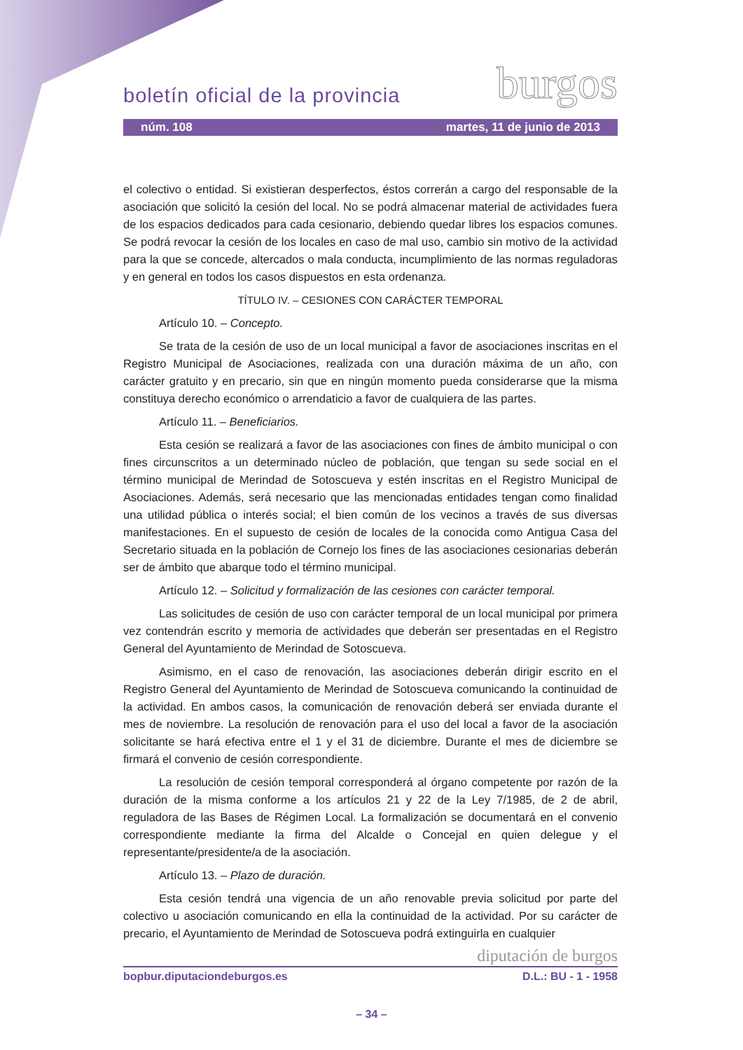boletín oficial de la provincia
burgos
núm. 108 martes, 11 de junio de 2013
el colectivo o entidad. Si existieran desperfectos, éstos correrán a cargo del responsable de la asociación que solicitó la cesión del local. No se podrá almacenar material de actividades fuera de los espacios dedicados para cada cesionario, debiendo quedar libres los espacios comunes. Se podrá revocar la cesión de los locales en caso de mal uso, cambio sin motivo de la actividad para la que se concede, altercados o mala conducta, incumplimiento de las normas reguladoras y en general en todos los casos dispuestos en esta ordenanza.
TÍTULO IV. – CESIONES CON CARÁCTER TEMPORAL
Artículo 10. – Concepto.
Se trata de la cesión de uso de un local municipal a favor de asociaciones inscritas en el Registro Municipal de Asociaciones, realizada con una duración máxima de un año, con carácter gratuito y en precario, sin que en ningún momento pueda considerarse que la misma constituya derecho económico o arrendaticio a favor de cualquiera de las partes.
Artículo 11. – Beneficiarios.
Esta cesión se realizará a favor de las asociaciones con fines de ámbito municipal o con fines circunscritos a un determinado núcleo de población, que tengan su sede social en el término municipal de Merindad de Sotoscueva y estén inscritas en el Registro Municipal de Asociaciones. Además, será necesario que las mencionadas entidades tengan como finalidad una utilidad pública o interés social; el bien común de los vecinos a través de sus diversas manifestaciones. En el supuesto de cesión de locales de la conocida como Antigua Casa del Secretario situada en la población de Cornejo los fines de las asociaciones cesionarias deberán ser de ámbito que abarque todo el término municipal.
Artículo 12. – Solicitud y formalización de las cesiones con carácter temporal.
Las solicitudes de cesión de uso con carácter temporal de un local municipal por primera vez contendrán escrito y memoria de actividades que deberán ser presentadas en el Registro General del Ayuntamiento de Merindad de Sotoscueva.
Asimismo, en el caso de renovación, las asociaciones deberán dirigir escrito en el Registro General del Ayuntamiento de Merindad de Sotoscueva comunicando la continuidad de la actividad. En ambos casos, la comunicación de renovación deberá ser enviada durante el mes de noviembre. La resolución de renovación para el uso del local a favor de la asociación solicitante se hará efectiva entre el 1 y el 31 de diciembre. Durante el mes de diciembre se firmará el convenio de cesión correspondiente.
La resolución de cesión temporal corresponderá al órgano competente por razón de la duración de la misma conforme a los artículos 21 y 22 de la Ley 7/1985, de 2 de abril, reguladora de las Bases de Régimen Local. La formalización se documentará en el convenio correspondiente mediante la firma del Alcalde o Concejal en quien delegue y el representante/presidente/a de la asociación.
Artículo 13. – Plazo de duración.
Esta cesión tendrá una vigencia de un año renovable previa solicitud por parte del colectivo u asociación comunicando en ella la continuidad de la actividad. Por su carácter de precario, el Ayuntamiento de Merindad de Sotoscueva podrá extinguirla en cualquier
diputación de burgos
bopbur.diputaciondeburgos.es D.L.: BU - 1 - 1958
– 34 –